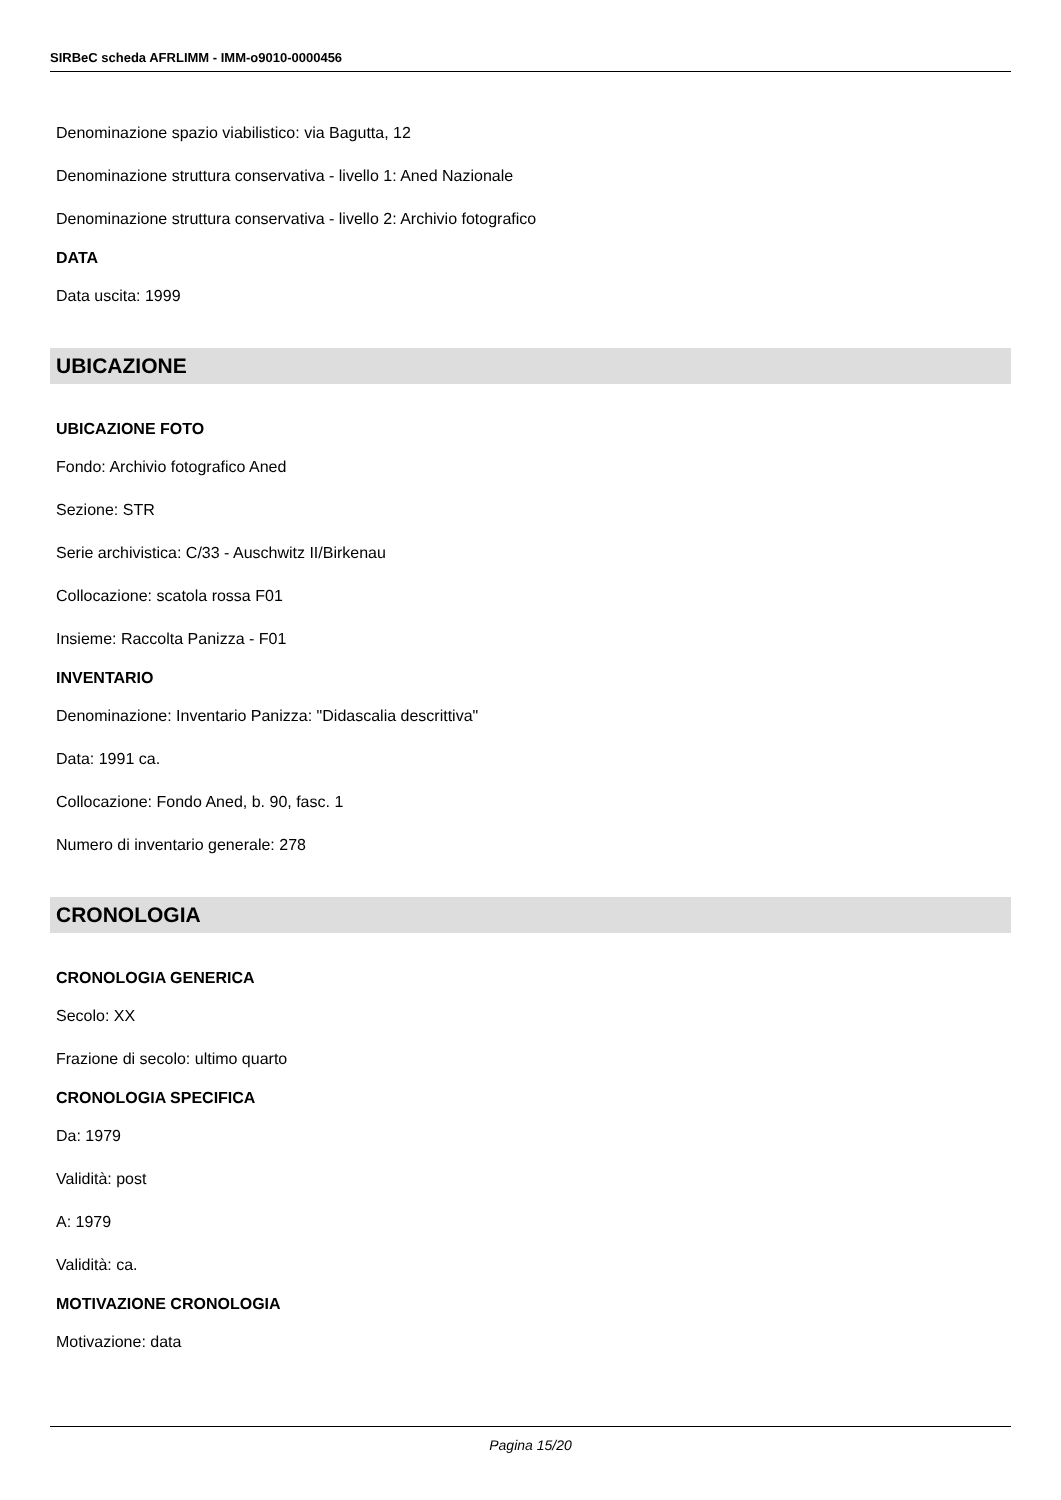SIRBeC scheda AFRLIMM - IMM-o9010-0000456
Denominazione spazio viabilistico: via Bagutta, 12
Denominazione struttura conservativa - livello 1: Aned Nazionale
Denominazione struttura conservativa - livello 2: Archivio fotografico
DATA
Data uscita: 1999
UBICAZIONE
UBICAZIONE FOTO
Fondo: Archivio fotografico Aned
Sezione: STR
Serie archivistica: C/33 - Auschwitz II/Birkenau
Collocazione: scatola rossa F01
Insieme: Raccolta Panizza - F01
INVENTARIO
Denominazione: Inventario Panizza: "Didascalia descrittiva"
Data: 1991 ca.
Collocazione: Fondo Aned, b. 90, fasc. 1
Numero di inventario generale: 278
CRONOLOGIA
CRONOLOGIA GENERICA
Secolo: XX
Frazione di secolo: ultimo quarto
CRONOLOGIA SPECIFICA
Da: 1979
Validità: post
A: 1979
Validità: ca.
MOTIVAZIONE CRONOLOGIA
Motivazione: data
Pagina 15/20